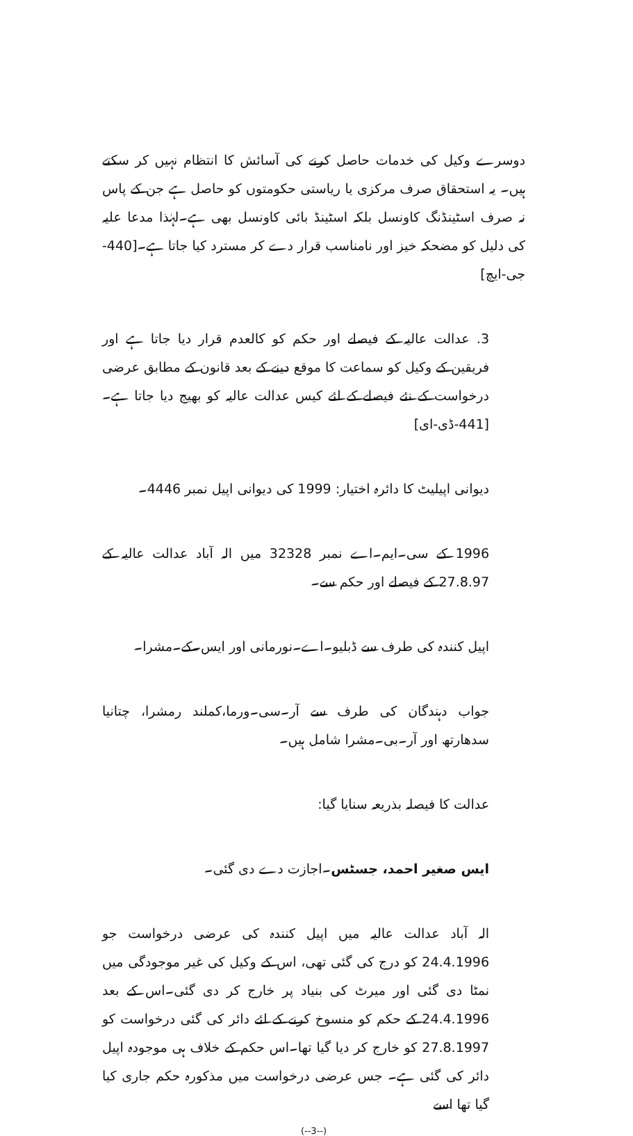دوسرے وکیل کی خدمات حاصل کرنے کی آسائش کا انتظام نہیں کر سکتے ہیں۔ یہ استحقاق صرف مرکزی یا ریاستی حکومتوں کو حاصل ہے جن کے پاس نہ صرف اسٹینڈنگ کاونسل بلکہ اسٹینڈ بائی کاونسل بھی ہے۔لہٰذا مدعا علیہ کی دلیل کو مضحکہ خیز اور نامناسب قرار دے کر مسترد کیا جاتا ہے۔[440-جی-ایچ]
3. عدالت عالیہ کے فیصلے اور حکم کو کالعدم قرار دیا جاتا ہے اور فریقین کے وکیل کو سماعت کا موقع دینے کے بعد قانون کے مطابق عرضی درخواست کے نئے فیصلے کے لئے کیس عدالت عالیہ کو بھیج دیا جاتا ہے۔ [441-ڈی-ای]
دیوانی اپیلیٹ کا دائرہ اختیار: 1999 کی دیوانی اپیل نمبر 4446۔
1996 کے سی۔ایم۔اے نمبر 32328 میں الہ آباد عدالت عالیہ کے 27.8.97 کے فیصلے اور حکم سے۔
اپیل کنندہ کی طرف سے ڈبلیو۔اے۔نورمانی اور ایس۔کے۔مشرا۔
جواب دہندگان کی طرف سے آر۔سی۔ورما،کملند رمشرا، چتانیا سدھارتھ اور آر۔بی۔مشرا شامل ہیں۔
عدالت کا فیصلہ بذریعہ سنایا گیا:
ایس صغیر احمد، جسٹس۔اجازت دے دی گئی۔
الہ آباد عدالت عالیہ میں اپیل کنندہ کی عرضی درخواست جو 24.4.1996 کو درج کی گئی تھی، اس کے وکیل کی غیر موجودگی میں نمٹا دی گئی اور میرٹ کی بنیاد پر خارج کر دی گئی۔اس کے بعد 24.4.1996 کے حکم کو منسوخ کرنے کے لئے دائر کی گئی درخواست کو 27.8.1997 کو خارج کر دیا گیا تھا۔اس حکم کے خلاف ہی موجودہ اپیل دائر کی گئی ہے۔ جس عرضی درخواست میں مذکورہ حکم جاری کیا گیا تھا اسے
(--3--)